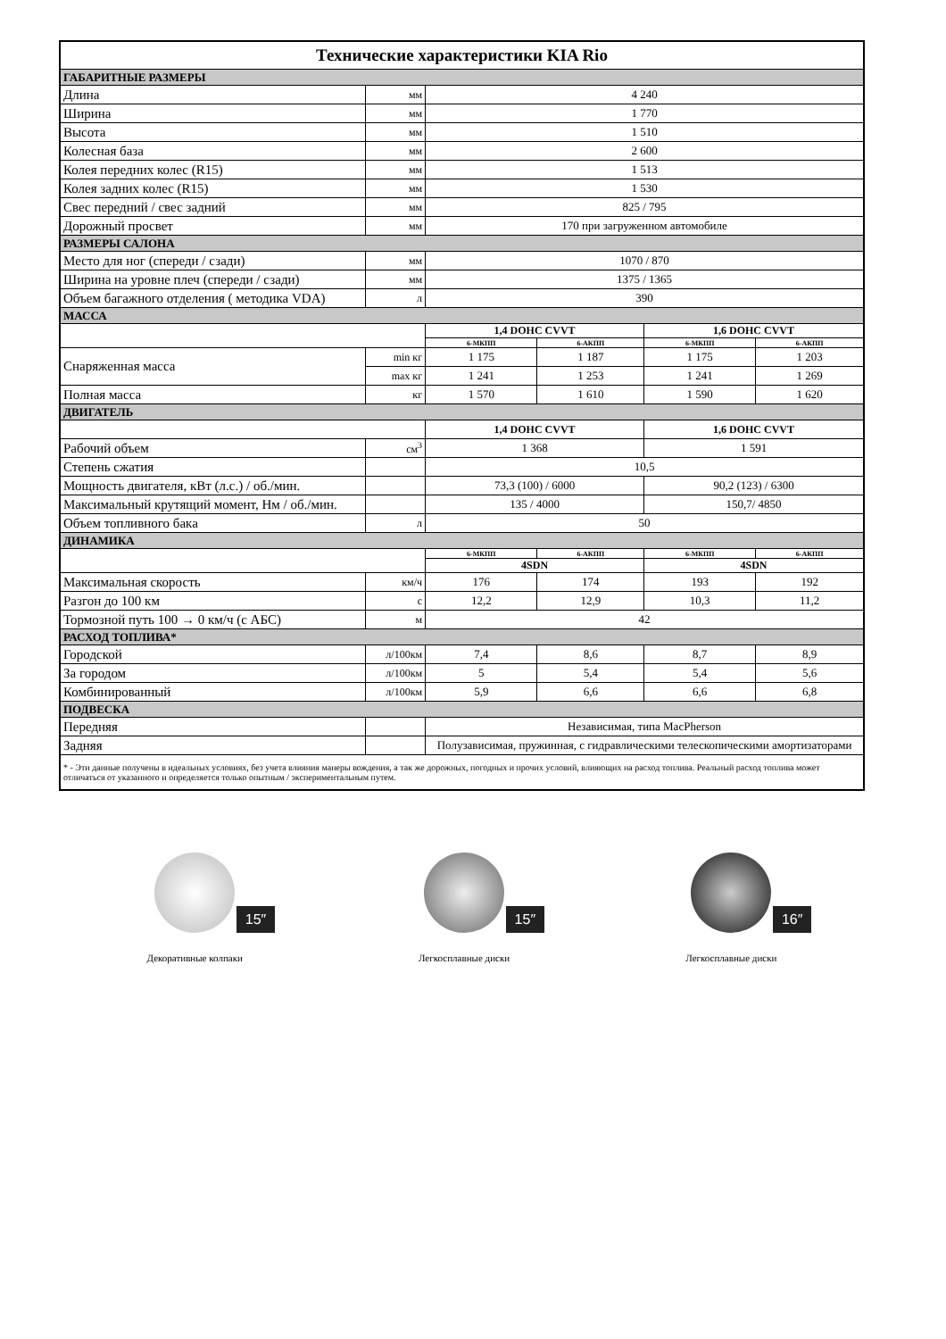| Технические характеристики KIA Rio | | | | | |
| ГАБАРИТНЫЕ РАЗМЕРЫ | | | | | |
| Длина | мм | 4 240 | | | |
| Ширина | мм | 1 770 | | | |
| Высота | мм | 1 510 | | | |
| Колесная база | мм | 2 600 | | | |
| Колея передних колес (R15) | мм | 1 513 | | | |
| Колея задних колес (R15) | мм | 1 530 | | | |
| Свес передний / свес задний | мм | 825 / 795 | | | |
| Дорожный просвет | мм | 170 при загруженном автомобиле | | | |
| РАЗМЕРЫ САЛОНА | | | | | |
| Место для ног (спереди / сзади) | мм | 1070 / 870 | | | |
| Ширина на уровне плеч (спереди / сзади) | мм | 1375 / 1365 | | | |
| Объем багажного отделения ( методика VDA) | л | 390 | | | |
| МАССА | | | | | |
| | | 1,4 DOHC CVVT | | 1,6 DOHC CVVT | |
| | | 6-МКПП | 6-АКПП | 6-МКПП | 6-АКПП |
| Снаряженная масса | min кг | 1 175 | 1 187 | 1 175 | 1 203 |
| | max кг | 1 241 | 1 253 | 1 241 | 1 269 |
| Полная масса | кг | 1 570 | 1 610 | 1 590 | 1 620 |
| ДВИГАТЕЛЬ | | | | | |
| | | 1,4 DOHC CVVT | | 1,6 DOHC CVVT | |
| Рабочий объем | см<sup>3</sup> | 1 368 | | 1 591 | |
| Степень сжатия | | 10,5 | | | |
| Мощность двигателя, кВт (л.с.) / об./мин. | | 73,3 (100) / 6000 | | 90,2 (123) / 6300 | |
| Максимальный крутящий момент, Нм / об./мин. | | 135 / 4000 | | 150,7/ 4850 | |
| Объем топливного бака | л | 50 | | | |
| ДИНАМИКА | | | | | |
| | | 6-МКПП | 6-АКПП | 6-МКПП | 6-АКПП |
| | | 4SDN | | 4SDN | |
| Максимальная скорость | км/ч | 176 | 174 | 193 | 192 |
| Разгон до 100 км | с | 12,2 | 12,9 | 10,3 | 11,2 |
| Тормозной путь 100 → 0 км/ч (с АБС) | м | 42 | | | |
| РАСХОД ТОПЛИВА* | | | | | |
| Городской | л/100км | 7,4 | 8,6 | 8,7 | 8,9 |
| За городом | л/100км | 5 | 5,4 | 5,4 | 5,6 |
| Комбинированный | л/100км | 5,9 | 6,6 | 6,6 | 6,8 |
| ПОДВЕСКА | | | | | |
| Передняя | | Независимая, типа MacPherson | | | |
| Задняя | | Полузависимая, пружинная, с гидравлическими телескопическими амортизаторами | | | |
| * - Эти данные получены в идеальных условиях, без учета влияния манеры вождения, а так же дорожных, погодных и прочих условий, влияющих на расход топлива. Реальный расход топлива может отличаться от указанного и определяется только опытным / экспериментальным путем. | | | | | |
15″
Декоративные колпаки
15″
Легкосплавные диски
16″
Легкосплавные диски